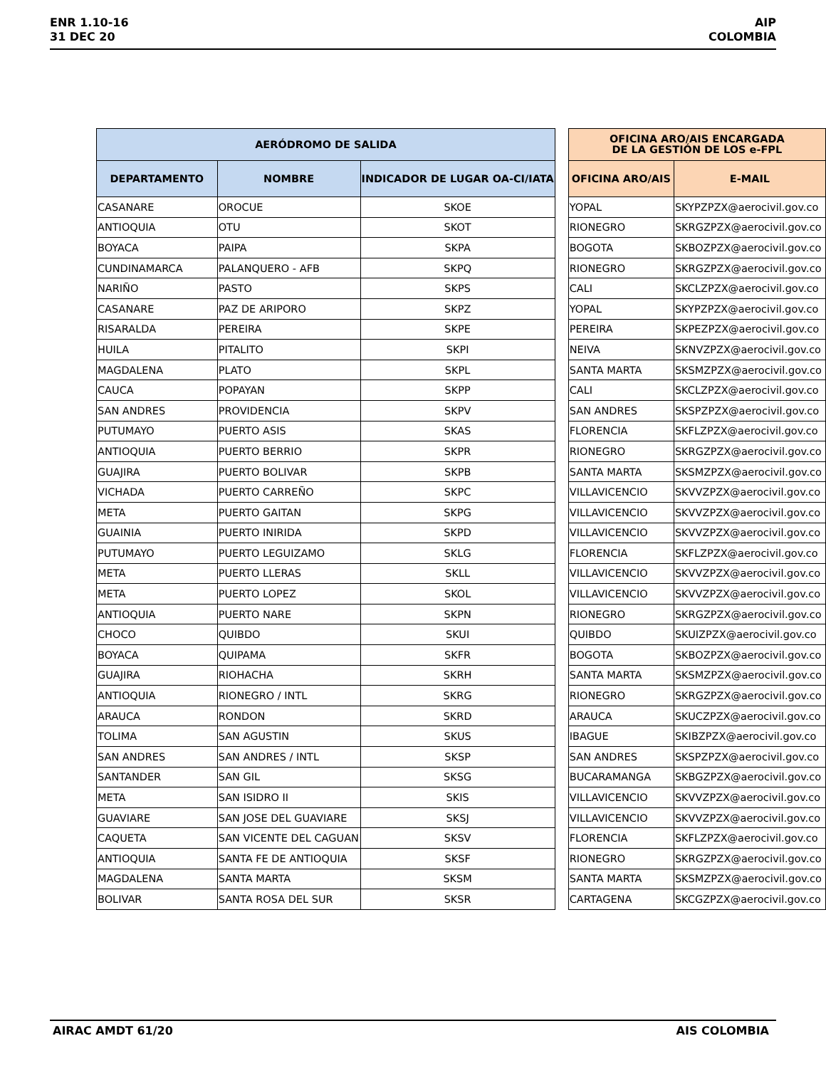ENR 1.10-16
31 DEC 20
AIP
COLOMBIA
| AERÓDROMO DE SALIDA | | |
| --- | --- | --- |
| DEPARTAMENTO | NOMBRE | INDICADOR DE LUGAR OA-CI/IATA |
| CASANARE | OROCUE | SKOE |
| ANTIOQUIA | OTU | SKOT |
| BOYACA | PAIPA | SKPA |
| CUNDINAMARCA | PALANQUERO - AFB | SKPQ |
| NARIÑO | PASTO | SKPS |
| CASANARE | PAZ DE ARIPORO | SKPZ |
| RISARALDA | PEREIRA | SKPE |
| HUILA | PITALITO | SKPI |
| MAGDALENA | PLATO | SKPL |
| CAUCA | POPAYAN | SKPP |
| SAN ANDRES | PROVIDENCIA | SKPV |
| PUTUMAYO | PUERTO ASIS | SKAS |
| ANTIOQUIA | PUERTO BERRIO | SKPR |
| GUAJIRA | PUERTO BOLIVAR | SKPB |
| VICHADA | PUERTO CARREÑO | SKPC |
| META | PUERTO GAITAN | SKPG |
| GUAINIA | PUERTO INIRIDA | SKPD |
| PUTUMAYO | PUERTO LEGUIZAMO | SKLG |
| META | PUERTO LLERAS | SKLL |
| META | PUERTO LOPEZ | SKOL |
| ANTIOQUIA | PUERTO NARE | SKPN |
| CHOCO | QUIBDO | SKUI |
| BOYACA | QUIPAMA | SKFR |
| GUAJIRA | RIOHACHA | SKRH |
| ANTIOQUIA | RIONEGRO / INTL | SKRG |
| ARAUCA | RONDON | SKRD |
| TOLIMA | SAN AGUSTIN | SKUS |
| SAN ANDRES | SAN ANDRES / INTL | SKSP |
| SANTANDER | SAN GIL | SKSG |
| META | SAN ISIDRO II | SKIS |
| GUAVIARE | SAN JOSE DEL GUAVIARE | SKSJ |
| CAQUETA | SAN VICENTE DEL CAGUAN | SKSV |
| ANTIOQUIA | SANTA FE DE ANTIOQUIA | SKSF |
| MAGDALENA | SANTA MARTA | SKSM |
| BOLIVAR | SANTA ROSA DEL SUR | SKSR |
| OFICINA ARO/AIS ENCARGADA DE LA GESTIÓN DE LOS e-FPL | |
| --- | --- |
| OFICINA ARO/AIS | E-MAIL |
| YOPAL | SKYPZPZX@aerocivil.gov.co |
| RIONEGRO | SKRGZPZX@aerocivil.gov.co |
| BOGOTA | SKBOZPZX@aerocivil.gov.co |
| RIONEGRO | SKRGZPZX@aerocivil.gov.co |
| CALI | SKCLZPZX@aerocivil.gov.co |
| YOPAL | SKYPZPZX@aerocivil.gov.co |
| PEREIRA | SKPEZPZX@aerocivil.gov.co |
| NEIVA | SKNVZPZX@aerocivil.gov.co |
| SANTA MARTA | SKSMZPZX@aerocivil.gov.co |
| CALI | SKCLZPZX@aerocivil.gov.co |
| SAN ANDRES | SKSPZPZX@aerocivil.gov.co |
| FLORENCIA | SKFLZPZX@aerocivil.gov.co |
| RIONEGRO | SKRGZPZX@aerocivil.gov.co |
| SANTA MARTA | SKSMZPZX@aerocivil.gov.co |
| VILLAVICENCIO | SKVVZPZX@aerocivil.gov.co |
| VILLAVICENCIO | SKVVZPZX@aerocivil.gov.co |
| VILLAVICENCIO | SKVVZPZX@aerocivil.gov.co |
| FLORENCIA | SKFLZPZX@aerocivil.gov.co |
| VILLAVICENCIO | SKVVZPZX@aerocivil.gov.co |
| VILLAVICENCIO | SKVVZPZX@aerocivil.gov.co |
| RIONEGRO | SKRGZPZX@aerocivil.gov.co |
| QUIBDO | SKUIZPZX@aerocivil.gov.co |
| BOGOTA | SKBOZPZX@aerocivil.gov.co |
| SANTA MARTA | SKSMZPZX@aerocivil.gov.co |
| RIONEGRO | SKRGZPZX@aerocivil.gov.co |
| ARAUCA | SKUCZPZX@aerocivil.gov.co |
| IBAGUE | SKIBZPZX@aerocivil.gov.co |
| SAN ANDRES | SKSPZPZX@aerocivil.gov.co |
| BUCARAMANGA | SKBGZPZX@aerocivil.gov.co |
| VILLAVICENCIO | SKVVZPZX@aerocivil.gov.co |
| VILLAVICENCIO | SKVVZPZX@aerocivil.gov.co |
| FLORENCIA | SKFLZPZX@aerocivil.gov.co |
| RIONEGRO | SKRGZPZX@aerocivil.gov.co |
| SANTA MARTA | SKSMZPZX@aerocivil.gov.co |
| CARTAGENA | SKCGZPZX@aerocivil.gov.co |
AIRAC AMDT 61/20 AIS COLOMBIA